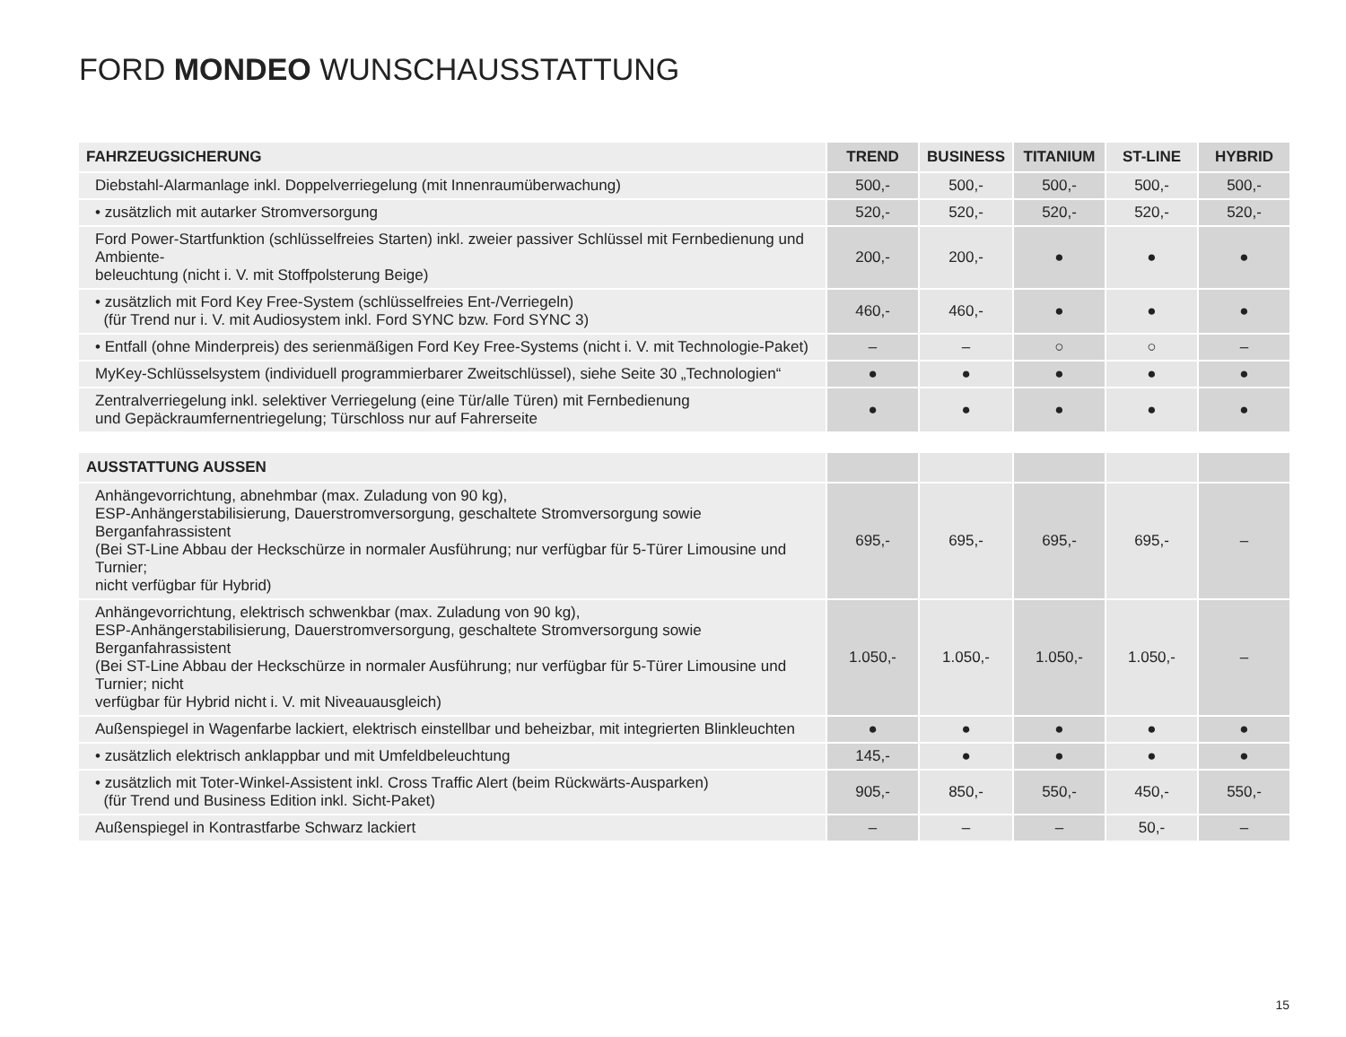FORD MONDEO WUNSCHAUSSTATTUNG
| FAHRZEUGSICHERUNG | TREND | BUSINESS | TITANIUM | ST-LINE | HYBRID |
| --- | --- | --- | --- | --- | --- |
| Diebstahl-Alarmanlage inkl. Doppelverriegelung (mit Innenraumüberwachung) | 500,- | 500,- | 500,- | 500,- | 500,- |
| • zusätzlich mit autarker Stromversorgung | 520,- | 520,- | 520,- | 520,- | 520,- |
| Ford Power-Startfunktion (schlüsselfreies Starten) inkl. zweier passiver Schlüssel mit Fernbedienung und Ambiente- beleuchtung (nicht i. V. mit Stoffpolsterung Beige) | 200,- | 200,- | ● | ● | ● |
| • zusätzlich mit Ford Key Free-System (schlüsselfreies Ent-/Verriegeln) (für Trend nur i. V. mit Audiosystem inkl. Ford SYNC bzw. Ford SYNC 3) | 460,- | 460,- | ● | ● | ● |
| • Entfall (ohne Minderpreis) des serienmäßigen Ford Key Free-Systems (nicht i. V. mit Technologie-Paket) | – | – | ○ | ○ | – |
| MyKey-Schlüsselsystem (individuell programmierbarer Zweitschlüssel), siehe Seite 30 „Technologien“ | ● | ● | ● | ● | ● |
| Zentralverriegelung inkl. selektiver Verriegelung (eine Tür/alle Türen) mit Fernbedienung und Gepäckraumfernentriegelung; Türschloss nur auf Fahrerseite | ● | ● | ● | ● | ● |
| AUSSTATTUNG AUSSEN | | | | | |
| Anhängevorrichtung, abnehmbar (max. Zuladung von 90 kg), ESP-Anhängerstabilisierung, Dauerstromversorgung, geschaltete Stromversorgung sowie Berganfahrassistent (Bei ST-Line Abbau der Heckschürze in normaler Ausführung; nur verfügbar für 5-Türer Limousine und Turnier; nicht verfügbar für Hybrid) | 695,- | 695,- | 695,- | 695,- | – |
| Anhängevorrichtung, elektrisch schwenkbar (max. Zuladung von 90 kg), ESP-Anhängerstabilisierung, Dauerstromversorgung, geschaltete Stromversorgung sowie Berganfahrassistent (Bei ST-Line Abbau der Heckschürze in normaler Ausführung; nur verfügbar für 5-Türer Limousine und Turnier; nicht verfügbar für Hybrid nicht i. V. mit Niveauausgleich) | 1.050,- | 1.050,- | 1.050,- | 1.050,- | – |
| Außenspiegel in Wagenfarbe lackiert, elektrisch einstellbar und beheizbar, mit integrierten Blinkleuchten | ● | ● | ● | ● | ● |
| • zusätzlich elektrisch anklappbar und mit Umfeldbeleuchtung | 145,- | ● | ● | ● | ● |
| • zusätzlich mit Toter-Winkel-Assistent inkl. Cross Traffic Alert (beim Rückwärts-Ausparken) (für Trend und Business Edition inkl. Sicht-Paket) | 905,- | 850,- | 550,- | 450,- | 550,- |
| Außenspiegel in Kontrastfarbe Schwarz lackiert | – | – | – | 50,- | – |
15